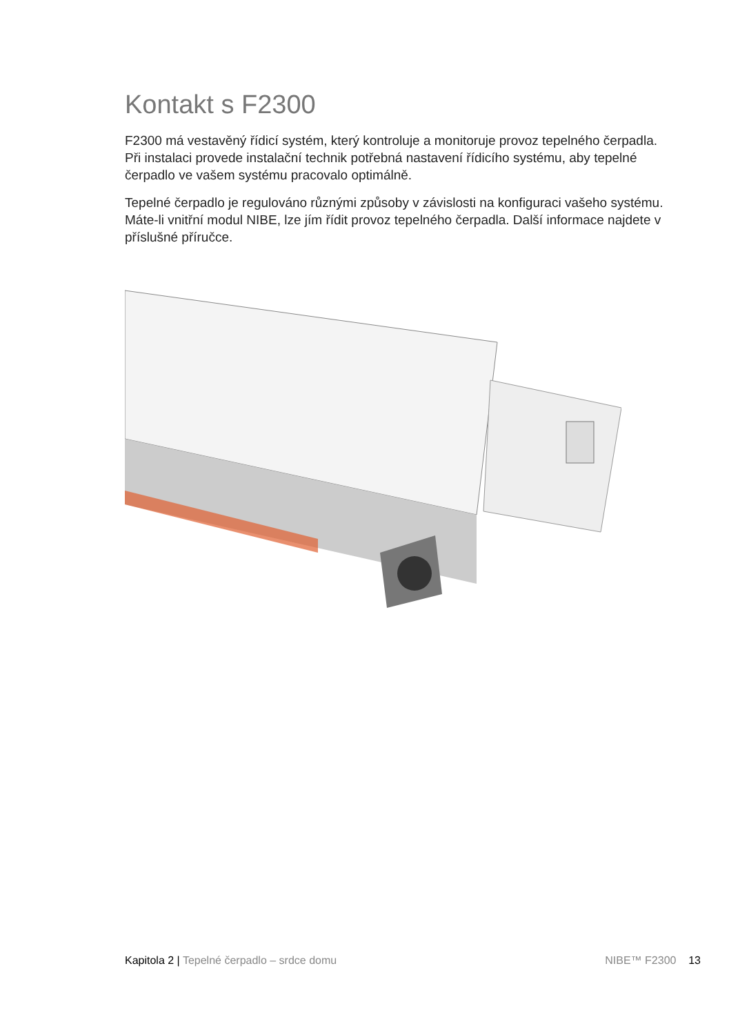Kontakt s F2300
F2300 má vestavěný řídicí systém, který kontroluje a monitoruje provoz tepelného čerpadla. Při instalaci provede instalační technik potřebná nastavení řídicího systému, aby tepelné čerpadlo ve vašem systému pracovalo optimálně.
Tepelné čerpadlo je regulováno různými způsoby v závislosti na konfiguraci vašeho systému. Máte-li vnitřní modul NIBE, lze jím řídit provoz tepelného čerpadla. Další informace najdete v příslušné příručce.
Kapitola 2 | Tepelné čerpadlo – srdce domu NIBE™ F2300 13